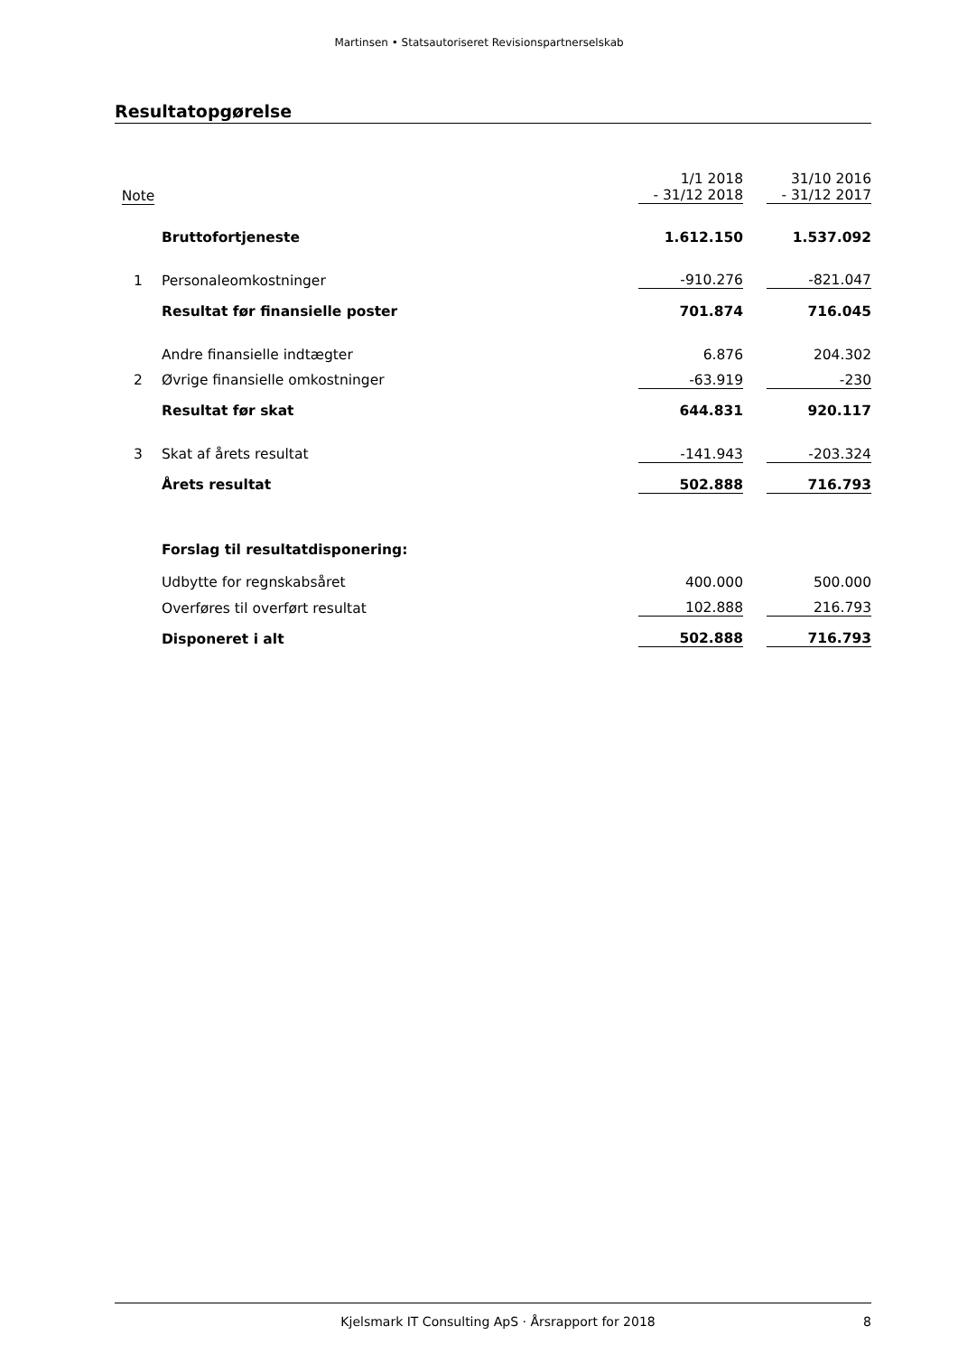Martinsen • Statsautoriseret Revisionspartnerselskab
Resultatopgørelse
| Note | | 1/1 2018 - 31/12 2018 | | 31/10 2016 - 31/12 2017 |
| | Bruttofortjeneste | 1.612.150 | | 1.537.092 |
| 1 | Personaleomkostninger | -910.276 | | -821.047 |
| | Resultat før finansielle poster | 701.874 | | 716.045 |
| | Andre finansielle indtægter | 6.876 | | 204.302 |
| 2 | Øvrige finansielle omkostninger | -63.919 | | -230 |
| | Resultat før skat | 644.831 | | 920.117 |
| 3 | Skat af årets resultat | -141.943 | | -203.324 |
| | Årets resultat | 502.888 | | 716.793 |
| | Forslag til resultatdisponering: | | | |
| | Udbytte for regnskabsåret | 400.000 | | 500.000 |
| | Overføres til overført resultat | 102.888 | | 216.793 |
| | Disponeret i alt | 502.888 | | 716.793 |
Kjelsmark IT Consulting ApS · Årsrapport for 2018 8